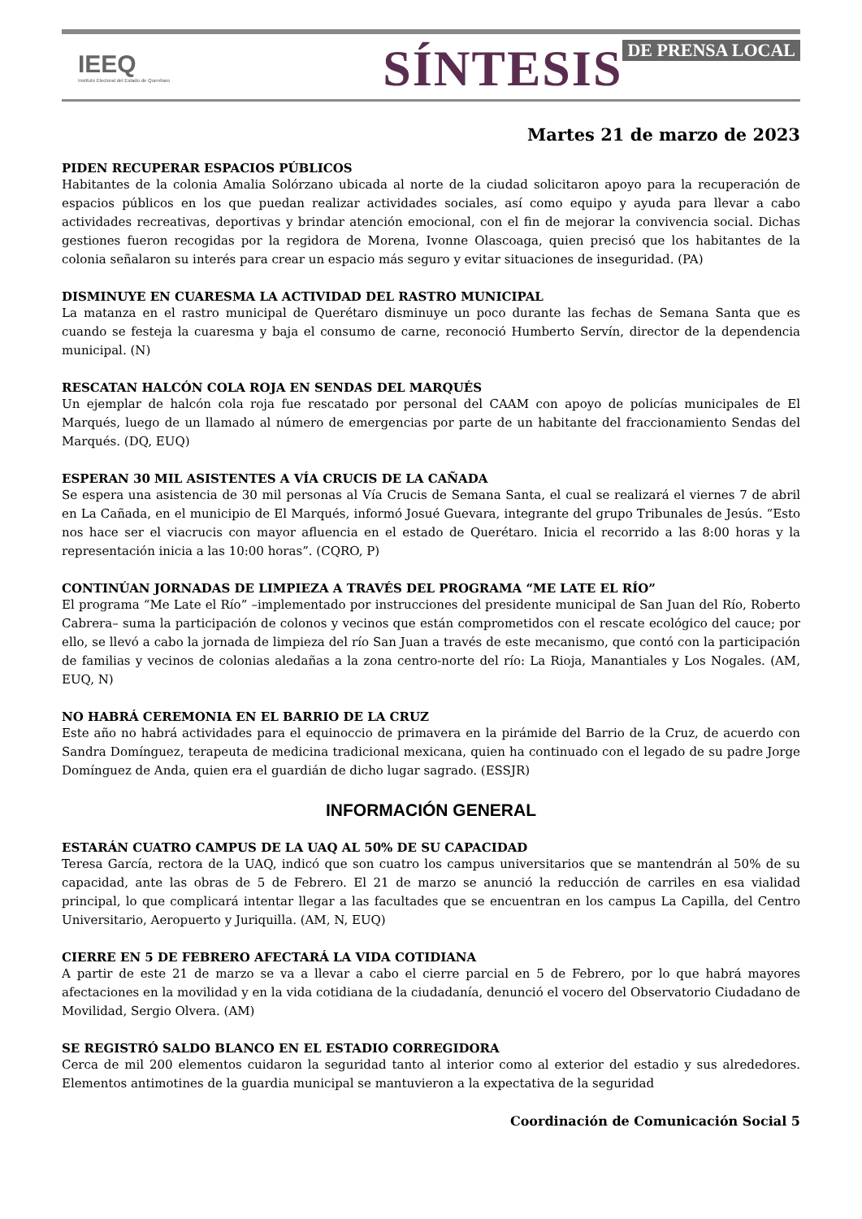IEEQ
Instituto Electoral del Estado de Querétaro
SÍNTESIS DE PRENSA LOCAL
Martes 21 de marzo de 2023
PIDEN RECUPERAR ESPACIOS PÚBLICOS
Habitantes de la colonia Amalia Solórzano ubicada al norte de la ciudad solicitaron apoyo para la recuperación de espacios públicos en los que puedan realizar actividades sociales, así como equipo y ayuda para llevar a cabo actividades recreativas, deportivas y brindar atención emocional, con el fin de mejorar la convivencia social. Dichas gestiones fueron recogidas por la regidora de Morena, Ivonne Olascoaga, quien precisó que los habitantes de la colonia señalaron su interés para crear un espacio más seguro y evitar situaciones de inseguridad. (PA)
DISMINUYE EN CUARESMA LA ACTIVIDAD DEL RASTRO MUNICIPAL
La matanza en el rastro municipal de Querétaro disminuye un poco durante las fechas de Semana Santa que es cuando se festeja la cuaresma y baja el consumo de carne, reconoció Humberto Servín, director de la dependencia municipal. (N)
RESCATAN HALCÓN COLA ROJA EN SENDAS DEL MARQUÉS
Un ejemplar de halcón cola roja fue rescatado por personal del CAAM con apoyo de policías municipales de El Marqués, luego de un llamado al número de emergencias por parte de un habitante del fraccionamiento Sendas del Marqués. (DQ, EUQ)
ESPERAN 30 MIL ASISTENTES A VÍA CRUCIS DE LA CAÑADA
Se espera una asistencia de 30 mil personas al Vía Crucis de Semana Santa, el cual se realizará el viernes 7 de abril en La Cañada, en el municipio de El Marqués, informó Josué Guevara, integrante del grupo Tribunales de Jesús. “Esto nos hace ser el viacrucis con mayor afluencia en el estado de Querétaro. Inicia el recorrido a las 8:00 horas y la representación inicia a las 10:00 horas”. (CQRO, P)
CONTINÚAN JORNADAS DE LIMPIEZA A TRAVÉS DEL PROGRAMA “ME LATE EL RÍO”
El programa “Me Late el Río” –implementado por instrucciones del presidente municipal de San Juan del Río, Roberto Cabrera– suma la participación de colonos y vecinos que están comprometidos con el rescate ecológico del cauce; por ello, se llevó a cabo la jornada de limpieza del río San Juan a través de este mecanismo, que contó con la participación de familias y vecinos de colonias aledañas a la zona centro-norte del río: La Rioja, Manantiales y Los Nogales. (AM, EUQ, N)
NO HABRÁ CEREMONIA EN EL BARRIO DE LA CRUZ
Este año no habrá actividades para el equinoccio de primavera en la pirámide del Barrio de la Cruz, de acuerdo con Sandra Domínguez, terapeuta de medicina tradicional mexicana, quien ha continuado con el legado de su padre Jorge Domínguez de Anda, quien era el guardián de dicho lugar sagrado. (ESSJR)
INFORMACIÓN GENERAL
ESTARÁN CUATRO CAMPUS DE LA UAQ AL 50% DE SU CAPACIDAD
Teresa García, rectora de la UAQ, indicó que son cuatro los campus universitarios que se mantendrán al 50% de su capacidad, ante las obras de 5 de Febrero. El 21 de marzo se anunció la reducción de carriles en esa vialidad principal, lo que complicará intentar llegar a las facultades que se encuentran en los campus La Capilla, del Centro Universitario, Aeropuerto y Juriquilla. (AM, N, EUQ)
CIERRE EN 5 DE FEBRERO AFECTARÁ LA VIDA COTIDIANA
A partir de este 21 de marzo se va a llevar a cabo el cierre parcial en 5 de Febrero, por lo que habrá mayores afectaciones en la movilidad y en la vida cotidiana de la ciudadanía, denunció el vocero del Observatorio Ciudadano de Movilidad, Sergio Olvera. (AM)
SE REGISTRÓ SALDO BLANCO EN EL ESTADIO CORREGIDORA
Cerca de mil 200 elementos cuidaron la seguridad tanto al interior como al exterior del estadio y sus alrededores. Elementos antimotines de la guardia municipal se mantuvieron a la expectativa de la seguridad
Coordinación de Comunicación Social 5